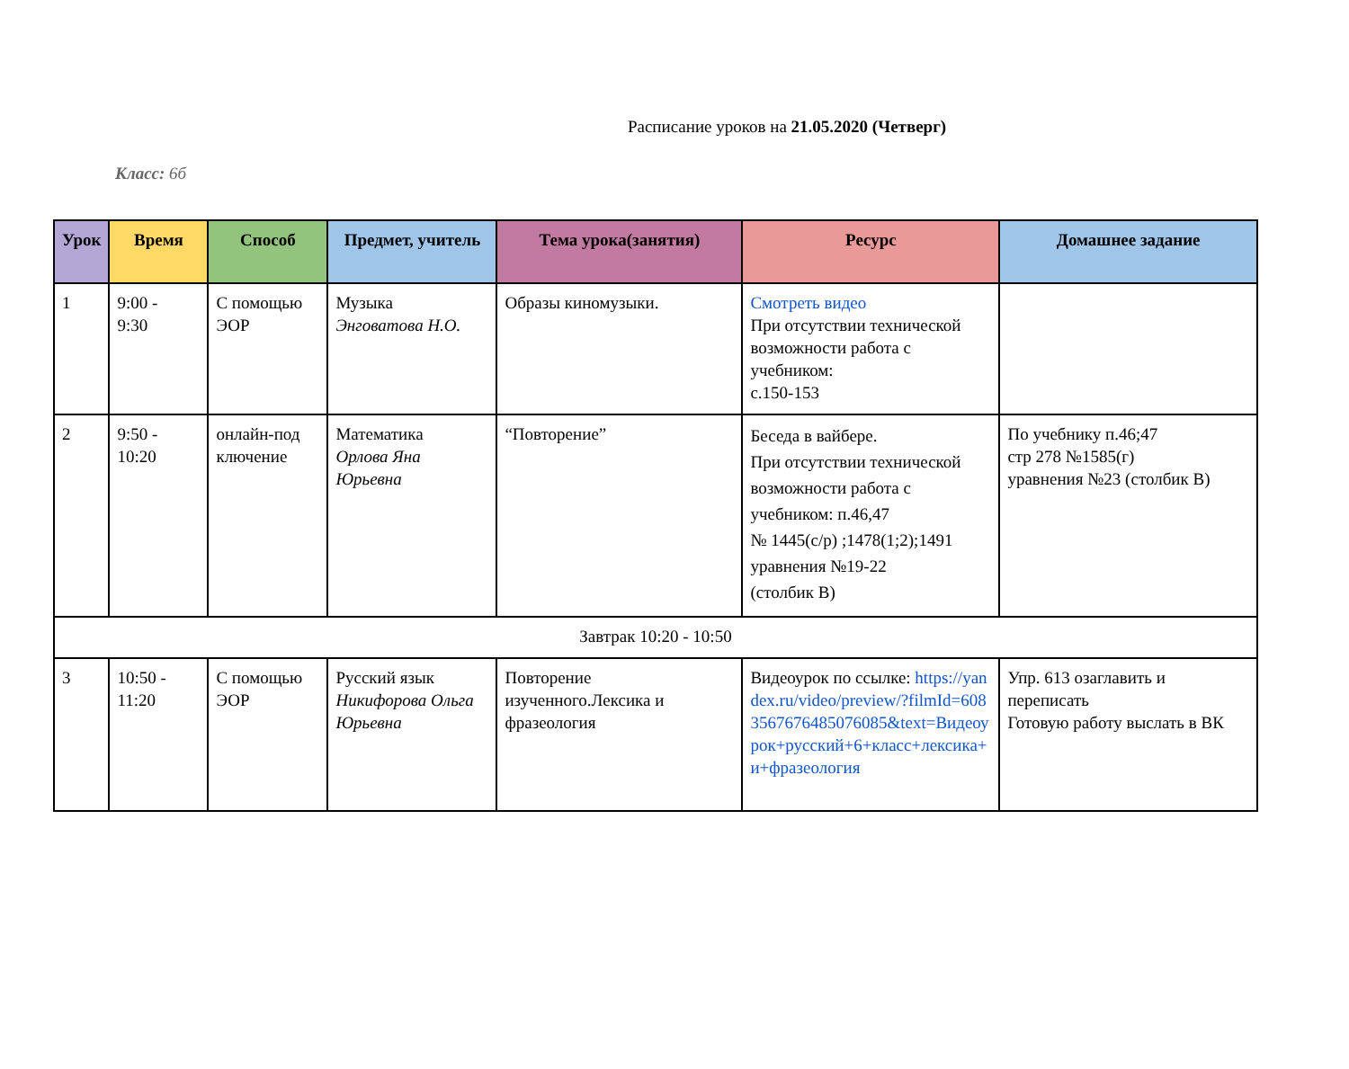Расписание уроков на 21.05.2020 (Четверг)
Класс: 6б
| Урок | Время | Способ | Предмет, учитель | Тема урока(занятия) | Ресурс | Домашнее задание |
| --- | --- | --- | --- | --- | --- | --- |
| 1 | 9:00 - 9:30 | С помощью ЭОР | Музыка Энговатова Н.О. | Образы киномузыки. | Смотреть видео При отсутствии технической возможности работа с учебником: с.150-153 | |
| 2 | 9:50 - 10:20 | онлайн-под ключение | Математика Орлова Яна Юрьевна | “Повторение” | Беседа в вайбере. При отсутствии технической возможности работа с учебником: п.46,47 № 1445(с/р) ;1478(1;2);1491 уравнения №19-22 (столбик В) | По учебнику п.46;47 стр 278 №1585(г) уравнения №23 (столбик В) |
| Завтрак 10:20 - 10:50 | | | | | | |
| 3 | 10:50 - 11:20 | С помощью ЭОР | Русский язык Никифорова Ольга Юрьевна | Повторение изученного.Лексика и фразеология | Видеоурок по ссылке: https://yandex.ru/video/preview/?filmId=6083567676485076085&text=Видеоурок+русский+6+класс+лексика+и+фразеология | Упр. 613 озаглавить и переписать Готовую работу выслать в ВК |